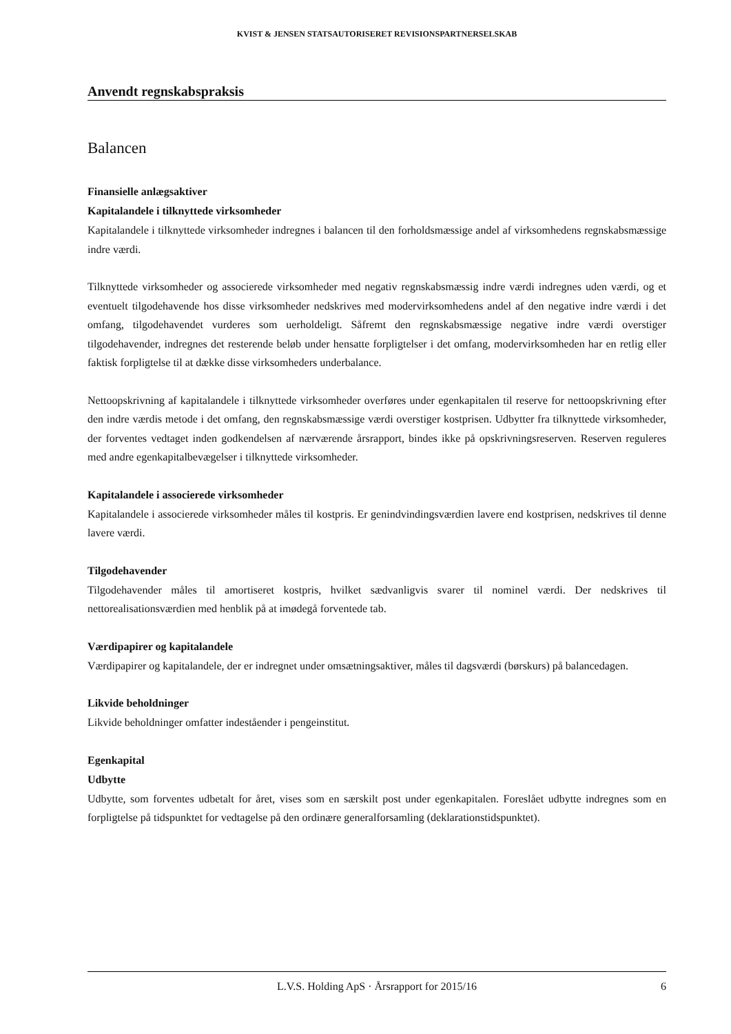KVIST & JENSEN STATSAUTORISERET REVISIONSPARTNERSELSKAB
Anvendt regnskabspraksis
Balancen
Finansielle anlægsaktiver
Kapitalandele i tilknyttede virksomheder
Kapitalandele i tilknyttede virksomheder indregnes i balancen til den forholdsmæssige andel af virksomhedens regnskabsmæssige indre værdi.
Tilknyttede virksomheder og associerede virksomheder med negativ regnskabsmæssig indre værdi indregnes uden værdi, og et eventuelt tilgodehavende hos disse virksomheder nedskrives med modervirksomhedens andel af den negative indre værdi i det omfang, tilgodehavendet vurderes som uerholdeligt. Såfremt den regnskabsmæssige negative indre værdi overstiger tilgodehavender, indregnes det resterende beløb under hensatte forpligtelser i det omfang, modervirksomheden har en retlig eller faktisk forpligtelse til at dække disse virksomheders underbalance.
Nettoopskrivning af kapitalandele i tilknyttede virksomheder overføres under egenkapitalen til reserve for nettoopskrivning efter den indre værdis metode i det omfang, den regnskabsmæssige værdi overstiger kostprisen. Udbytter fra tilknyttede virksomheder, der forventes vedtaget inden godkendelsen af nærværende årsrapport, bindes ikke på opskrivningsreserven. Reserven reguleres med andre egenkapitalbevægelser i tilknyttede virksomheder.
Kapitalandele i associerede virksomheder
Kapitalandele i associerede virksomheder måles til kostpris. Er genindvindingsværdien lavere end kostprisen, nedskrives til denne lavere værdi.
Tilgodehavender
Tilgodehavender måles til amortiseret kostpris, hvilket sædvanligvis svarer til nominel værdi. Der nedskrives til nettorealisationsværdien med henblik på at imødegå forventede tab.
Værdipapirer og kapitalandele
Værdipapirer og kapitalandele, der er indregnet under omsætningsaktiver, måles til dagsværdi (børskurs) på balancedagen.
Likvide beholdninger
Likvide beholdninger omfatter indeståender i pengeinstitut.
Egenkapital
Udbytte
Udbytte, som forventes udbetalt for året, vises som en særskilt post under egenkapitalen. Foreslået udbytte indregnes som en forpligtelse på tidspunktet for vedtagelse på den ordinære generalforsamling (deklarationstidspunktet).
L.V.S. Holding ApS · Årsrapport for 2015/16 6